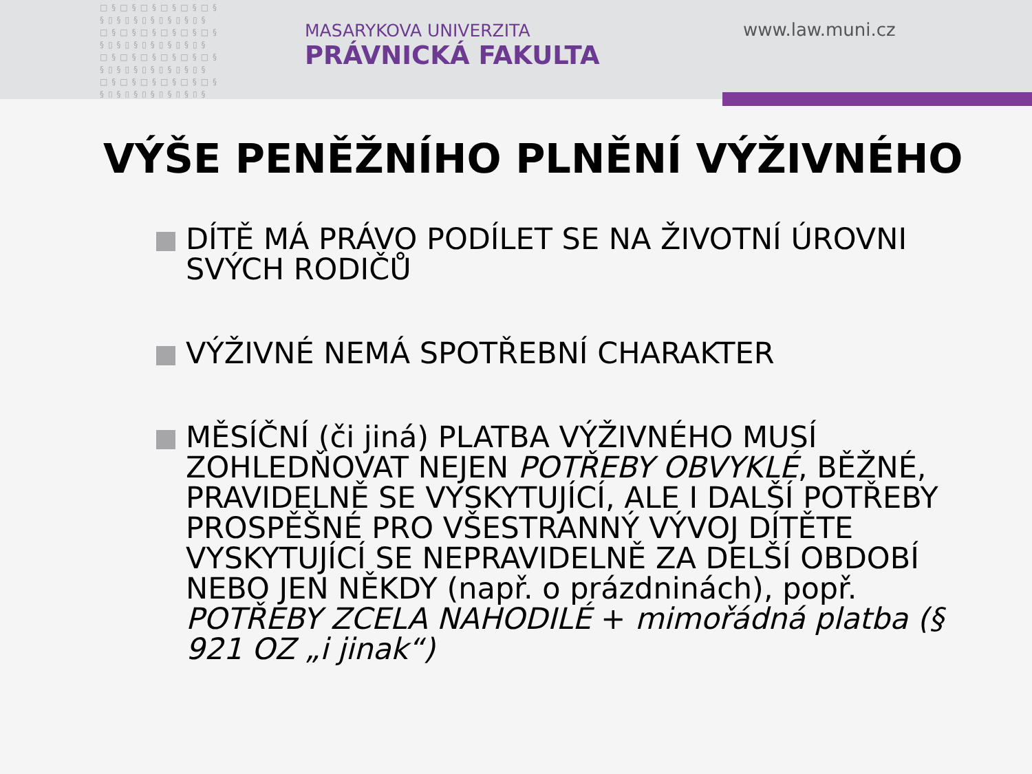□§□§□§□§□§□§
§▯§▯§▯§▯§▯§▯§
□§□§□§□§□§□§
§▯§▯§▯§▯§▯§▯§
□§□§□§□§□§□§
§▯§▯§▯§▯§▯§▯§
□§□§□§□§□§□§
§▯§▯§▯§▯§▯§▯§
MASARYKOVA UNIVERZITA
PRÁVNICKÁ FAKULTA
www.law.muni.cz
VÝŠE PENĚŽNÍHO PLNĚNÍ VÝŽIVNÉHO
DÍTĚ MÁ PRÁVO PODÍLET SE NA ŽIVOTNÍ ÚROVNI SVÝCH RODIČŮ
VÝŽIVNÉ NEMÁ SPOTŘEBNÍ CHARAKTER
MĚSÍČNÍ (či jiná) PLATBA VÝŽIVNÉHO MUSÍ ZOHLEDŇOVAT NEJEN POTŘEBY OBVYKLÉ, BĚŽNÉ, PRAVIDELNĚ SE VYSKYTUJÍCÍ, ALE I DALŠÍ POTŘEBY PROSPĚŠNÉ PRO VŠESTRANNÝ VÝVOJ DÍTĚTE VYSKYTUJÍCÍ SE NEPRAVIDELNĚ ZA DELŠÍ OBDOBÍ NEBO JEN NĚKDY (např. o prázdninách), popř. POTŘEBY ZCELA NAHODILÉ + mimořádná platba (§ 921 OZ „i jinak“)